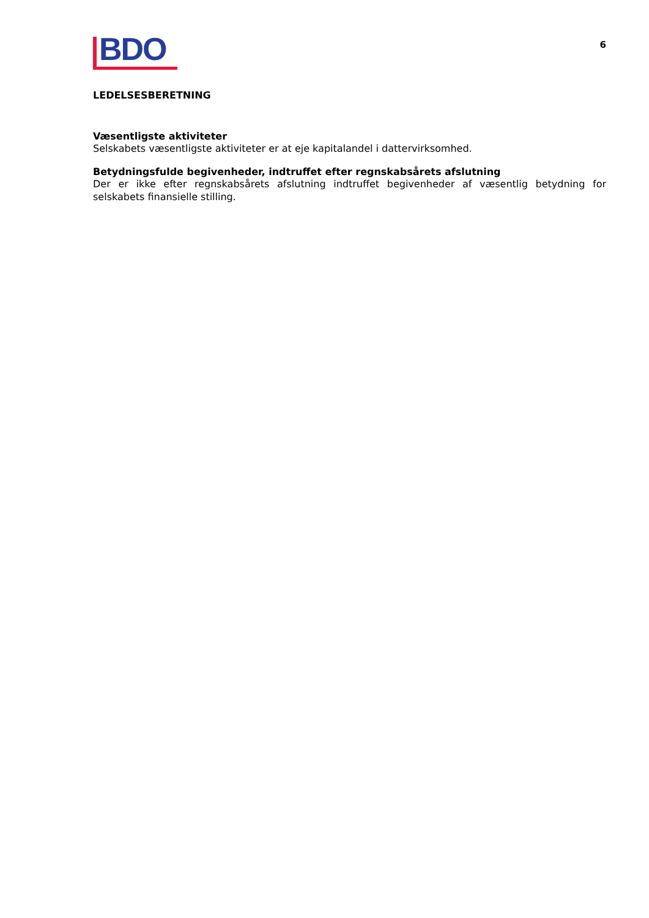BDO
6
LEDELSESBERETNING
Væsentligste aktiviteter
Selskabets væsentligste aktiviteter er at eje kapitalandel i dattervirksomhed.
Betydningsfulde begivenheder, indtruffet efter regnskabsårets afslutning
Der er ikke efter regnskabsårets afslutning indtruffet begivenheder af væsentlig betydning for selskabets finansielle stilling.